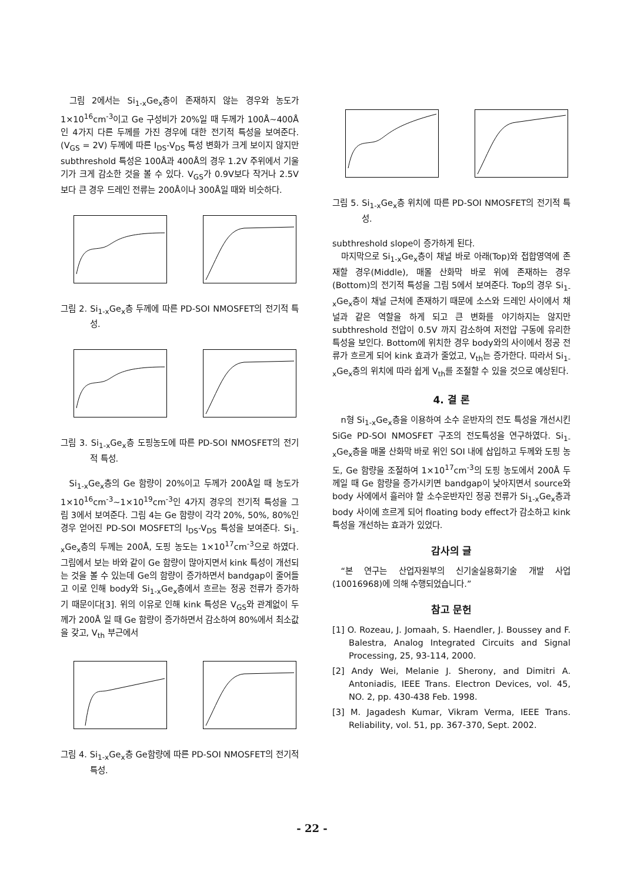그림 2에서는 Si<sub>1-x</sub>Ge<sub>x</sub>층이 존재하지 않는 경우와 농도가 1×10<sup>16</sup>cm<sup>-3</sup>이고 Ge 구성비가 20%일 때 두께가 100Å~400Å인 4가지 다른 두께를 가진 경우에 대한 전기적 특성을 보여준다.(V<sub>GS</sub> = 2V) 두께에 따른 I<sub>DS</sub>-V<sub>DS</sub> 특성 변화가 크게 보이지 않지만 subthreshold 특성은 100Å과 400Å의 경우 1.2V 주위에서 기울기가 크게 감소한 것을 볼 수 있다. V<sub>GS</sub>가 0.9V보다 작거나 2.5V 보다 큰 경우 드레인 전류는 200Å이나 300Å일 때와 비슷하다.
그림 2. Si<sub>1-x</sub>Ge<sub>x</sub>층 두께에 따른 PD-SOI NMOSFET의 전기적 특성.
그림 3. Si<sub>1-x</sub>Ge<sub>x</sub>층 도핑농도에 따른 PD-SOI NMOSFET의 전기적 특성.
Si<sub>1-x</sub>Ge<sub>x</sub>층의 Ge 함량이 20%이고 두께가 200Å일 때 농도가 1×10<sup>16</sup>cm<sup>-3</sup>~1×10<sup>19</sup>cm<sup>-3</sup>인 4가지 경우의 전기적 특성을 그림 3에서 보여준다. 그림 4는 Ge 함량이 각각 20%, 50%, 80%인 경우 얻어진 PD-SOI MOSFET의 I<sub>DS</sub>-V<sub>DS</sub> 특성을 보여준다. Si<sub>1-x</sub>Ge<sub>x</sub>층의 두께는 200Å, 도핑 농도는 1×10<sup>17</sup>cm<sup>-3</sup>으로 하였다. 그림에서 보는 바와 같이 Ge 함량이 많아지면서 kink 특성이 개선되는 것을 볼 수 있는데 Ge의 함량이 증가하면서 bandgap이 줄어들고 이로 인해 body와 Si<sub>1-x</sub>Ge<sub>x</sub>층에서 흐르는 정공 전류가 증가하기 때문이다[3]. 위의 이유로 인해 kink 특성은 V<sub>GS</sub>와 관계없이 두께가 200Å 일 때 Ge 함량이 증가하면서 감소하여 80%에서 최소값을 갖고, V<sub>th</sub> 부근에서
그림 4. Si<sub>1-x</sub>Ge<sub>x</sub>층 Ge함량에 따른 PD-SOI NMOSFET의 전기적 특성.
그림 5. Si<sub>1-x</sub>Ge<sub>x</sub>층 위치에 따른 PD-SOI NMOSFET의 전기적 특성.
subthreshold slope이 증가하게 된다.
마지막으로 Si<sub>1-x</sub>Ge<sub>x</sub>층이 채널 바로 아래(Top)와 접합영역에 존재할 경우(Middle), 매몰 산화막 바로 위에 존재하는 경우(Bottom)의 전기적 특성을 그림 5에서 보여준다. Top의 경우 Si<sub>1-x</sub>Ge<sub>x</sub>층이 채널 근처에 존재하기 때문에 소스와 드레인 사이에서 채널과 같은 역할을 하게 되고 큰 변화를 야기하지는 않지만 subthreshold 전압이 0.5V 까지 감소하여 저전압 구동에 유리한 특성을 보인다. Bottom에 위치한 경우 body와의 사이에서 정공 전류가 흐르게 되어 kink 효과가 줄었고, V<sub>th</sub>는 증가한다. 따라서 Si<sub>1-x</sub>Ge<sub>x</sub>층의 위치에 따라 쉽게 V<sub>th</sub>를 조절할 수 있을 것으로 예상된다.
4. 결 론
n형 Si<sub>1-x</sub>Ge<sub>x</sub>층을 이용하여 소수 운반자의 전도 특성을 개선시킨 SiGe PD-SOI NMOSFET 구조의 전도특성을 연구하였다. Si<sub>1-x</sub>Ge<sub>x</sub>층을 매몰 산화막 바로 위인 SOI 내에 삽입하고 두께와 도핑 농도, Ge 함량을 조절하여 1×10<sup>17</sup>cm<sup>-3</sup>의 도핑 농도에서 200Å 두께일 때 Ge 함량을 증가시키면 bandgap이 낮아지면서 source와 body 사에에서 흘러야 할 소수운반자인 정공 전류가 Si<sub>1-x</sub>Ge<sub>x</sub>층과 body 사이에 흐르게 되어 floating body effect가 감소하고 kink 특성을 개선하는 효과가 있었다.
감사의 글
“본 연구는 산업자원부의 신기술실용화기술 개발 사업(10016968)에 의해 수행되었습니다.”
참고 문헌
[1] O. Rozeau, J. Jomaah, S. Haendler, J. Boussey and F. Balestra, Analog Integrated Circuits and Signal Processing, 25, 93-114, 2000.
[2] Andy Wei, Melanie J. Sherony, and Dimitri A. Antoniadis, IEEE Trans. Electron Devices, vol. 45, NO. 2, pp. 430-438 Feb. 1998.
[3] M. Jagadesh Kumar, Vikram Verma, IEEE Trans. Reliability, vol. 51, pp. 367-370, Sept. 2002.
- 22 -